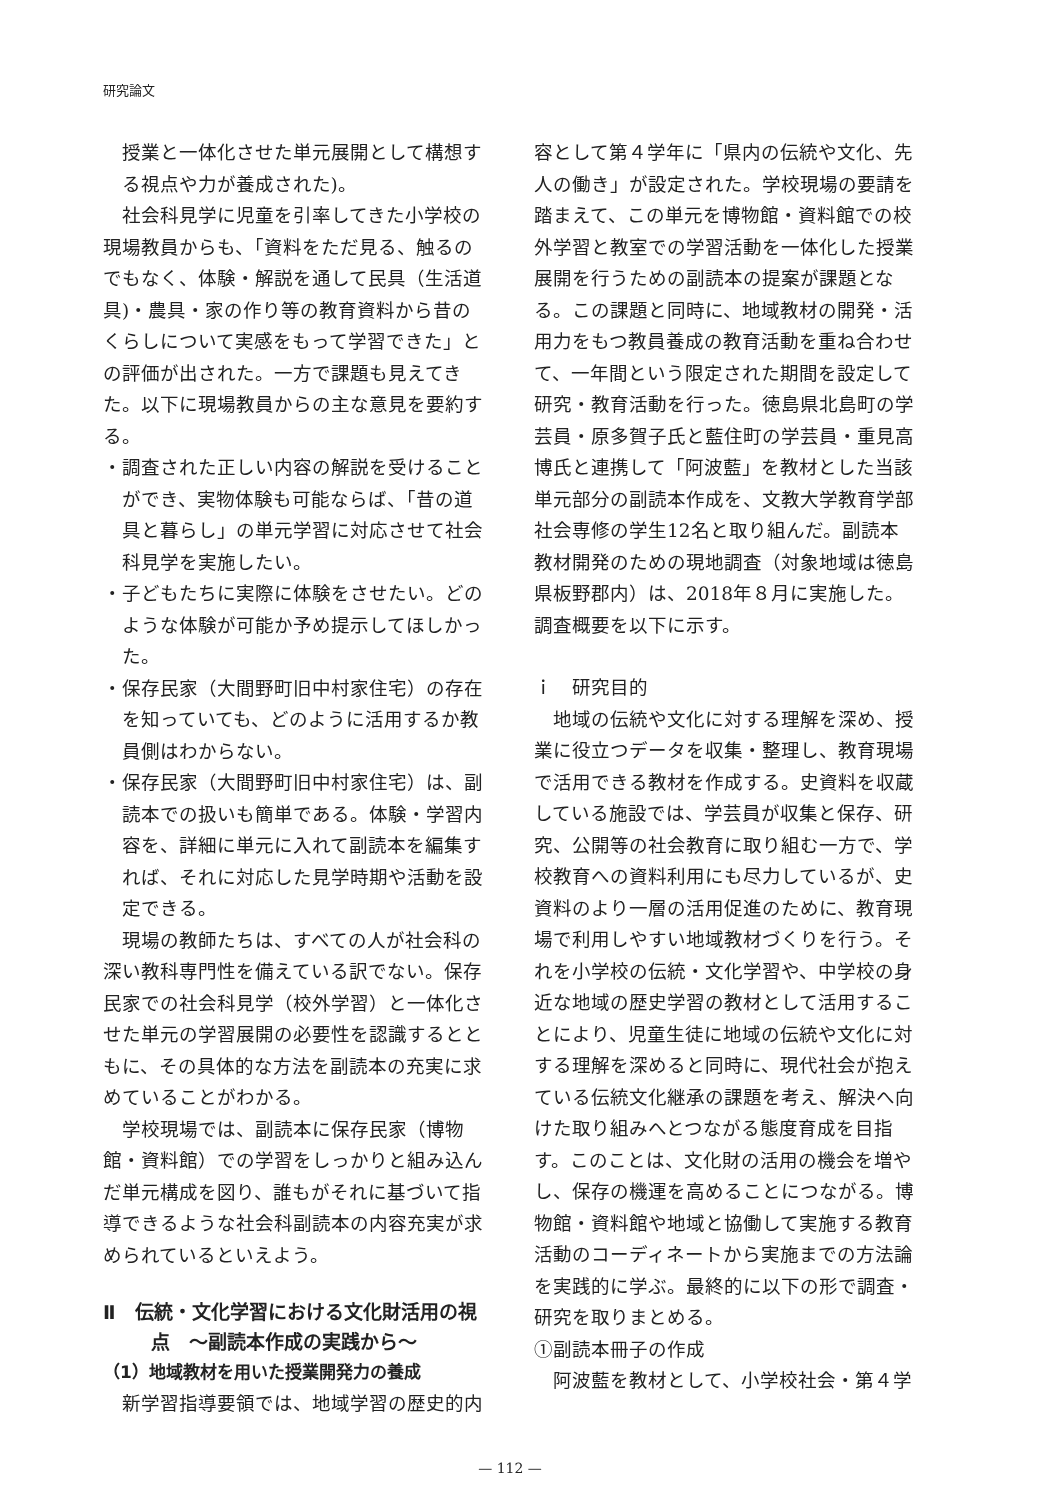研究論文
授業と一体化させた単元展開として構想する視点や力が養成された)。
社会科見学に児童を引率してきた小学校の現場教員からも、「資料をただ見る、触るのでもなく、体験・解説を通して民具（生活道具)・農具・家の作り等の教育資料から昔のくらしについて実感をもって学習できた」との評価が出された。一方で課題も見えてきた。以下に現場教員からの主な意見を要約する。
・調査された正しい内容の解説を受けることができ、実物体験も可能ならば、「昔の道具と暮らし」の単元学習に対応させて社会科見学を実施したい。
・子どもたちに実際に体験をさせたい。どのような体験が可能か予め提示してほしかった。
・保存民家（大間野町旧中村家住宅）の存在を知っていても、どのように活用するか教員側はわからない。
・保存民家（大間野町旧中村家住宅）は、副読本での扱いも簡単である。体験・学習内容を、詳細に単元に入れて副読本を編集すれば、それに対応した見学時期や活動を設定できる。
現場の教師たちは、すべての人が社会科の深い教科専門性を備えている訳でない。保存民家での社会科見学（校外学習）と一体化させた単元の学習展開の必要性を認識するとともに、その具体的な方法を副読本の充実に求めていることがわかる。
学校現場では、副読本に保存民家（博物館・資料館）での学習をしっかりと組み込んだ単元構成を図り、誰もがそれに基づいて指導できるような社会科副読本の内容充実が求められているといえよう。
Ⅱ　伝統・文化学習における文化財活用の視点　～副読本作成の実践から～
（1）地域教材を用いた授業開発力の養成
新学習指導要領では、地域学習の歴史的内
容として第４学年に「県内の伝統や文化、先人の働き」が設定された。学校現場の要請を踏まえて、この単元を博物館・資料館での校外学習と教室での学習活動を一体化した授業展開を行うための副読本の提案が課題となる。この課題と同時に、地域教材の開発・活用力をもつ教員養成の教育活動を重ね合わせて、一年間という限定された期間を設定して研究・教育活動を行った。徳島県北島町の学芸員・原多賀子氏と藍住町の学芸員・重見高博氏と連携して「阿波藍」を教材とした当該単元部分の副読本作成を、文教大学教育学部社会専修の学生12名と取り組んだ。副読本教材開発のための現地調査（対象地域は徳島県板野郡内）は、2018年８月に実施した。調査概要を以下に示す。
ｉ　研究目的
地域の伝統や文化に対する理解を深め、授業に役立つデータを収集・整理し、教育現場で活用できる教材を作成する。史資料を収蔵している施設では、学芸員が収集と保存、研究、公開等の社会教育に取り組む一方で、学校教育への資料利用にも尽力しているが、史資料のより一層の活用促進のために、教育現場で利用しやすい地域教材づくりを行う。それを小学校の伝統・文化学習や、中学校の身近な地域の歴史学習の教材として活用することにより、児童生徒に地域の伝統や文化に対する理解を深めると同時に、現代社会が抱えている伝統文化継承の課題を考え、解決へ向けた取り組みへとつながる態度育成を目指す。このことは、文化財の活用の機会を増やし、保存の機運を高めることにつながる。博物館・資料館や地域と協働して実施する教育活動のコーディネートから実施までの方法論を実践的に学ぶ。最終的に以下の形で調査・研究を取りまとめる。
①副読本冊子の作成
阿波藍を教材として、小学校社会・第４学
— 112 —